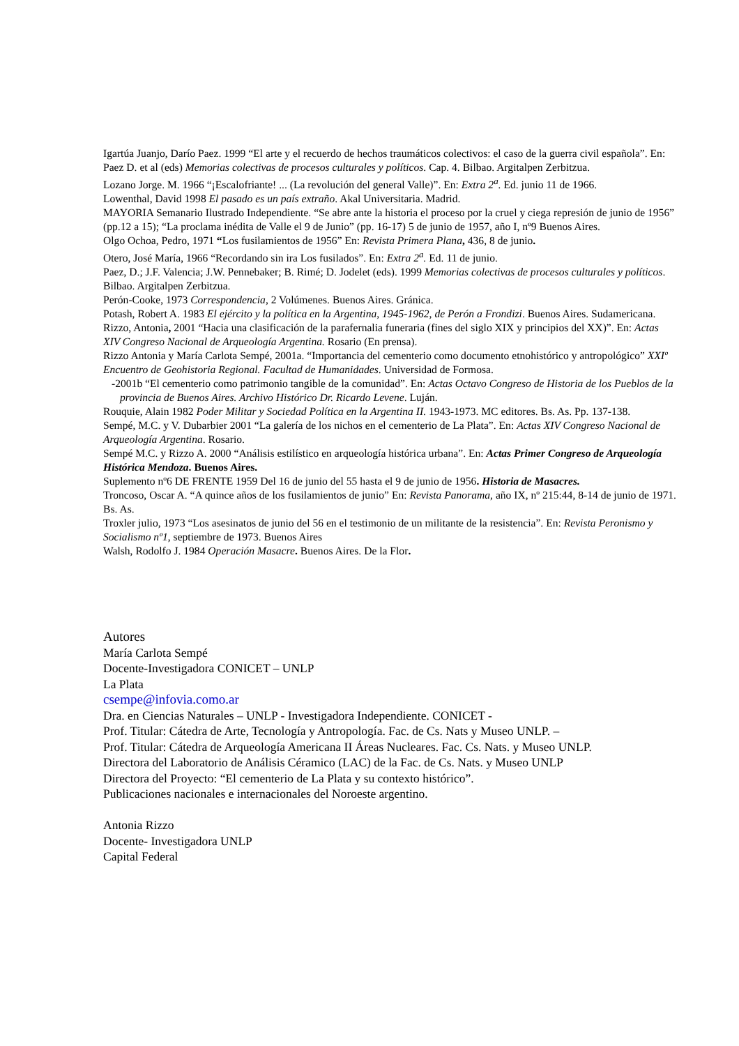Igartúa Juanjo, Darío Paez. 1999 “El arte y el recuerdo de hechos traumáticos colectivos: el caso de la guerra civil española”. En: Paez D. et al (eds) Memorias colectivas de procesos culturales y políticos. Cap. 4. Bilbao. Argitalpen Zerbitzua.
Lozano Jorge. M. 1966 “¡Escalofriante! ... (La revolución del general Valle)”. En: Extra 2<sup>a</sup>. Ed. junio 11 de 1966.
Lowenthal, David 1998 El pasado es un país extraño. Akal Universitaria. Madrid.
MAYORIA Semanario Ilustrado Independiente. “Se abre ante la historia el proceso por la cruel y ciega represión de junio de 1956” (pp.12 a 15); “La proclama inédita de Valle el 9 de Junio” (pp. 16-17) 5 de junio de 1957, año I, nº9 Buenos Aires.
Olgo Ochoa, Pedro, 1971 “Los fusilamientos de 1956” En: Revista Primera Plana, 436, 8 de junio.
Otero, José María, 1966 “Recordando sin ira Los fusilados”. En: Extra 2<sup>a</sup>. Ed. 11 de junio.
Paez, D.; J.F. Valencia; J.W. Pennebaker; B. Rimé; D. Jodelet (eds). 1999 Memorias colectivas de procesos culturales y políticos. Bilbao. Argitalpen Zerbitzua.
Perón-Cooke, 1973 Correspondencia, 2 Volúmenes. Buenos Aires. Gránica.
Potash, Robert A. 1983 El ejército y la política en la Argentina, 1945-1962, de Perón a Frondizi. Buenos Aires. Sudamericana.
Rizzo, Antonia, 2001 “Hacia una clasificación de la parafernalia funeraria (fines del siglo XIX y principios del XX)”. En: Actas XIV Congreso Nacional de Arqueología Argentina. Rosario (En prensa).
Rizzo Antonia y María Carlota Sempé, 2001a. “Importancia del cementerio como documento etnohistórico y antropológico” XXIº Encuentro de Geohistoria Regional. Facultad de Humanidades. Universidad de Formosa.
-2001b “El cementerio como patrimonio tangible de la comunidad”. En: Actas Octavo Congreso de Historia de los Pueblos de la provincia de Buenos Aires. Archivo Histórico Dr. Ricardo Levene. Luján.
Rouquie, Alain 1982 Poder Militar y Sociedad Política en la Argentina II. 1943-1973. MC editores. Bs. As. Pp. 137-138.
Sempé, M.C. y V. Dubarbier 2001 “La galería de los nichos en el cementerio de La Plata”. En: Actas XIV Congreso Nacional de Arqueología Argentina. Rosario.
Sempé M.C. y Rizzo A. 2000 “Análisis estilístico en arqueología histórica urbana”. En: Actas Primer Congreso de Arqueología Histórica Mendoza. Buenos Aires.
Suplemento nº6 DE FRENTE 1959 Del 16 de junio del 55 hasta el 9 de junio de 1956. Historia de Masacres.
Troncoso, Oscar A. “A quince años de los fusilamientos de junio” En: Revista Panorama, año IX, nº 215:44, 8-14 de junio de 1971. Bs. As.
Troxler julio, 1973 “Los asesinatos de junio del 56 en el testimonio de un militante de la resistencia”. En: Revista Peronismo y Socialismo nº1, septiembre de 1973. Buenos Aires
Walsh, Rodolfo J. 1984 Operación Masacre. Buenos Aires. De la Flor.
Autores
María Carlota Sempé
Docente-Investigadora CONICET – UNLP
La Plata
csempe@infovia.como.ar
Dra. en Ciencias Naturales – UNLP - Investigadora Independiente. CONICET -
Prof. Titular: Cátedra de Arte, Tecnología y Antropología. Fac. de Cs. Nats y Museo UNLP. –
Prof. Titular: Cátedra de Arqueología Americana II Áreas Nucleares. Fac. Cs. Nats. y Museo UNLP.
Directora del Laboratorio de Análisis Céramico (LAC) de la Fac. de Cs. Nats. y Museo UNLP
Directora del Proyecto: “El cementerio de La Plata y su contexto histórico”.
Publicaciones nacionales e internacionales del Noroeste argentino.
Antonia Rizzo
Docente- Investigadora UNLP
Capital Federal